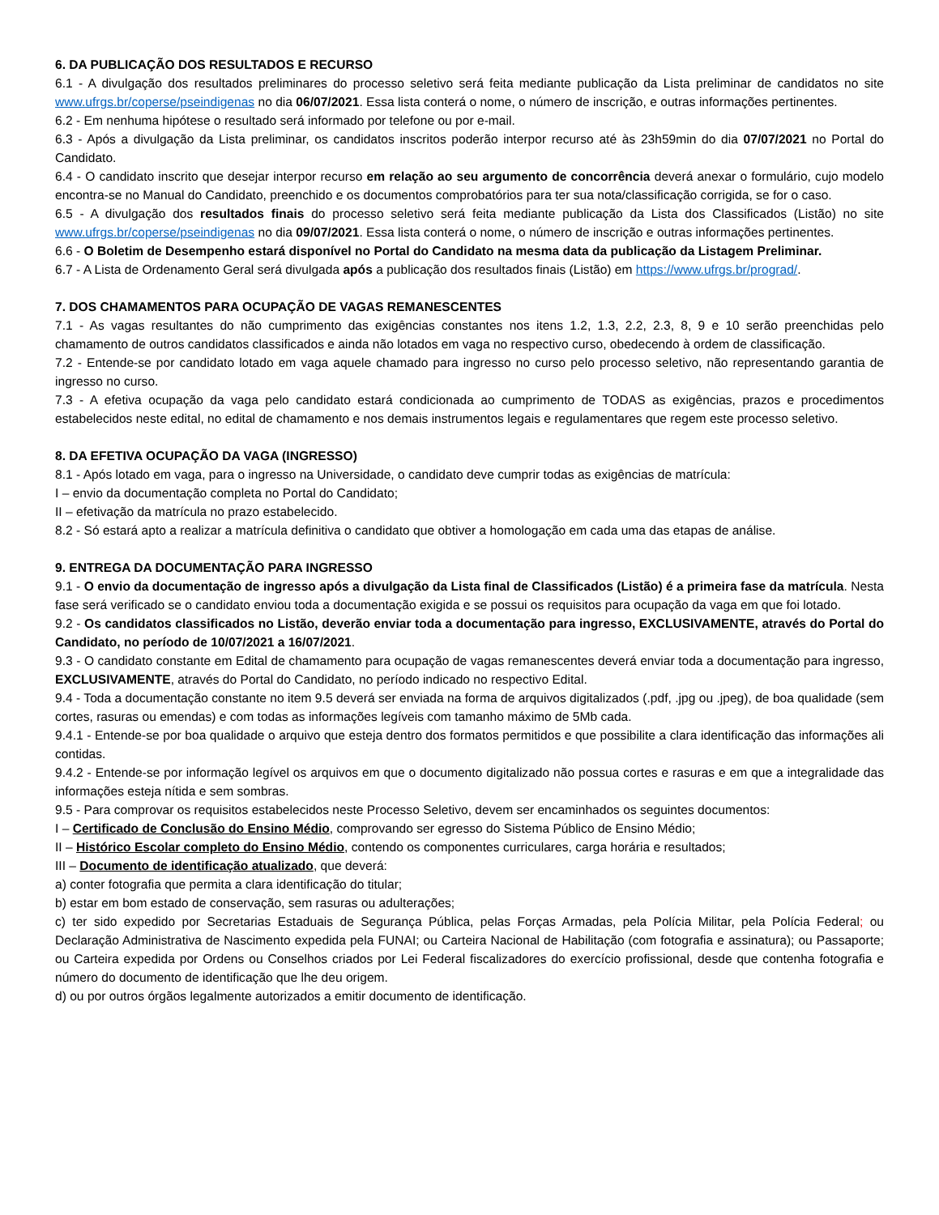6. DA PUBLICAÇÃO DOS RESULTADOS E RECURSO
6.1 - A divulgação dos resultados preliminares do processo seletivo será feita mediante publicação da Lista preliminar de candidatos no site www.ufrgs.br/coperse/pseindigenas no dia 06/07/2021. Essa lista conterá o nome, o número de inscrição, e outras informações pertinentes.
6.2 - Em nenhuma hipótese o resultado será informado por telefone ou por e-mail.
6.3 - Após a divulgação da Lista preliminar, os candidatos inscritos poderão interpor recurso até às 23h59min do dia 07/07/2021 no Portal do Candidato.
6.4 - O candidato inscrito que desejar interpor recurso em relação ao seu argumento de concorrência deverá anexar o formulário, cujo modelo encontra-se no Manual do Candidato, preenchido e os documentos comprobatórios para ter sua nota/classificação corrigida, se for o caso.
6.5 - A divulgação dos resultados finais do processo seletivo será feita mediante publicação da Lista dos Classificados (Listão) no site www.ufrgs.br/coperse/pseindigenas no dia 09/07/2021. Essa lista conterá o nome, o número de inscrição e outras informações pertinentes.
6.6 - O Boletim de Desempenho estará disponível no Portal do Candidato na mesma data da publicação da Listagem Preliminar.
6.7 - A Lista de Ordenamento Geral será divulgada após a publicação dos resultados finais (Listão) em https://www.ufrgs.br/prograd/.
7. DOS CHAMAMENTOS PARA OCUPAÇÃO DE VAGAS REMANESCENTES
7.1 - As vagas resultantes do não cumprimento das exigências constantes nos itens 1.2, 1.3, 2.2, 2.3, 8, 9 e 10 serão preenchidas pelo chamamento de outros candidatos classificados e ainda não lotados em vaga no respectivo curso, obedecendo à ordem de classificação.
7.2 - Entende-se por candidato lotado em vaga aquele chamado para ingresso no curso pelo processo seletivo, não representando garantia de ingresso no curso.
7.3 - A efetiva ocupação da vaga pelo candidato estará condicionada ao cumprimento de TODAS as exigências, prazos e procedimentos estabelecidos neste edital, no edital de chamamento e nos demais instrumentos legais e regulamentares que regem este processo seletivo.
8. DA EFETIVA OCUPAÇÃO DA VAGA (INGRESSO)
8.1 - Após lotado em vaga, para o ingresso na Universidade, o candidato deve cumprir todas as exigências de matrícula:
I – envio da documentação completa no Portal do Candidato;
II – efetivação da matrícula no prazo estabelecido.
8.2 - Só estará apto a realizar a matrícula definitiva o candidato que obtiver a homologação em cada uma das etapas de análise.
9. ENTREGA DA DOCUMENTAÇÃO PARA INGRESSO
9.1 - O envio da documentação de ingresso após a divulgação da Lista final de Classificados (Listão) é a primeira fase da matrícula. Nesta fase será verificado se o candidato enviou toda a documentação exigida e se possui os requisitos para ocupação da vaga em que foi lotado.
9.2 - Os candidatos classificados no Listão, deverão enviar toda a documentação para ingresso, EXCLUSIVAMENTE, através do Portal do Candidato, no período de 10/07/2021 a 16/07/2021.
9.3 - O candidato constante em Edital de chamamento para ocupação de vagas remanescentes deverá enviar toda a documentação para ingresso, EXCLUSIVAMENTE, através do Portal do Candidato, no período indicado no respectivo Edital.
9.4 - Toda a documentação constante no item 9.5 deverá ser enviada na forma de arquivos digitalizados (.pdf, .jpg ou .jpeg), de boa qualidade (sem cortes, rasuras ou emendas) e com todas as informações legíveis com tamanho máximo de 5Mb cada.
9.4.1 - Entende-se por boa qualidade o arquivo que esteja dentro dos formatos permitidos e que possibilite a clara identificação das informações ali contidas.
9.4.2 - Entende-se por informação legível os arquivos em que o documento digitalizado não possua cortes e rasuras e em que a integralidade das informações esteja nítida e sem sombras.
9.5 - Para comprovar os requisitos estabelecidos neste Processo Seletivo, devem ser encaminhados os seguintes documentos:
I – Certificado de Conclusão do Ensino Médio, comprovando ser egresso do Sistema Público de Ensino Médio;
II – Histórico Escolar completo do Ensino Médio, contendo os componentes curriculares, carga horária e resultados;
III – Documento de identificação atualizado, que deverá:
a) conter fotografia que permita a clara identificação do titular;
b) estar em bom estado de conservação, sem rasuras ou adulterações;
c) ter sido expedido por Secretarias Estaduais de Segurança Pública, pelas Forças Armadas, pela Polícia Militar, pela Polícia Federal; ou Declaração Administrativa de Nascimento expedida pela FUNAI; ou Carteira Nacional de Habilitação (com fotografia e assinatura); ou Passaporte; ou Carteira expedida por Ordens ou Conselhos criados por Lei Federal fiscalizadores do exercício profissional, desde que contenha fotografia e número do documento de identificação que lhe deu origem.
d) ou por outros órgãos legalmente autorizados a emitir documento de identificação.